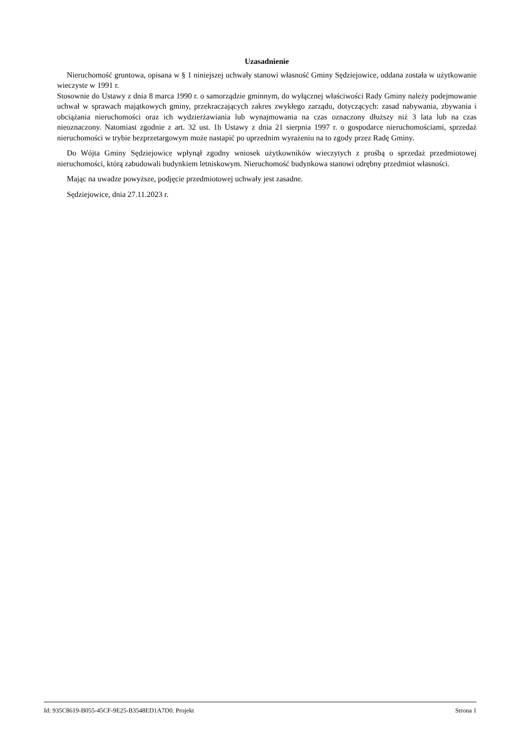Uzasadnienie
Nieruchomość gruntowa, opisana w § 1 niniejszej uchwały stanowi własność Gminy Sędziejowice, oddana została w użytkowanie wieczyste w 1991 r.
Stosownie do Ustawy z dnia 8 marca 1990 r. o samorządzie gminnym, do wyłącznej właściwości Rady Gminy należy podejmowanie uchwał w sprawach majątkowych gminy, przekraczających zakres zwykłego zarządu, dotyczących: zasad nabywania, zbywania i obciążania nieruchomości oraz ich wydzierżawiania lub wynajmowania na czas oznaczony dłuższy niż 3 lata lub na czas nieoznaczony. Natomiast zgodnie z art. 32 ust. 1b Ustawy z dnia 21 sierpnia 1997 r. o gospodarce nieruchomościami, sprzedaż nieruchomości w trybie bezprzetargowym może nastapić po uprzednim wyrażeniu na to zgody przez Radę Gminy.
Do Wójta Gminy Sędziejowice wpłynął zgodny wniosek użytkowników wieczytych z prośbą o sprzedaż przedmiotowej nieruchomości, którą zabudowali budynkiem letniskowym. Nieruchomość budynkowa stanowi odrębny przedmiot własności.
Mając na uwadze powyższe, podjęcie przedmiotowej uchwały jest zasadne.
Sędziejowice, dnia 27.11.2023 r.
Id: 935C8619-B055-45CF-9E25-B3548ED1A7D0. Projekt Strona 1